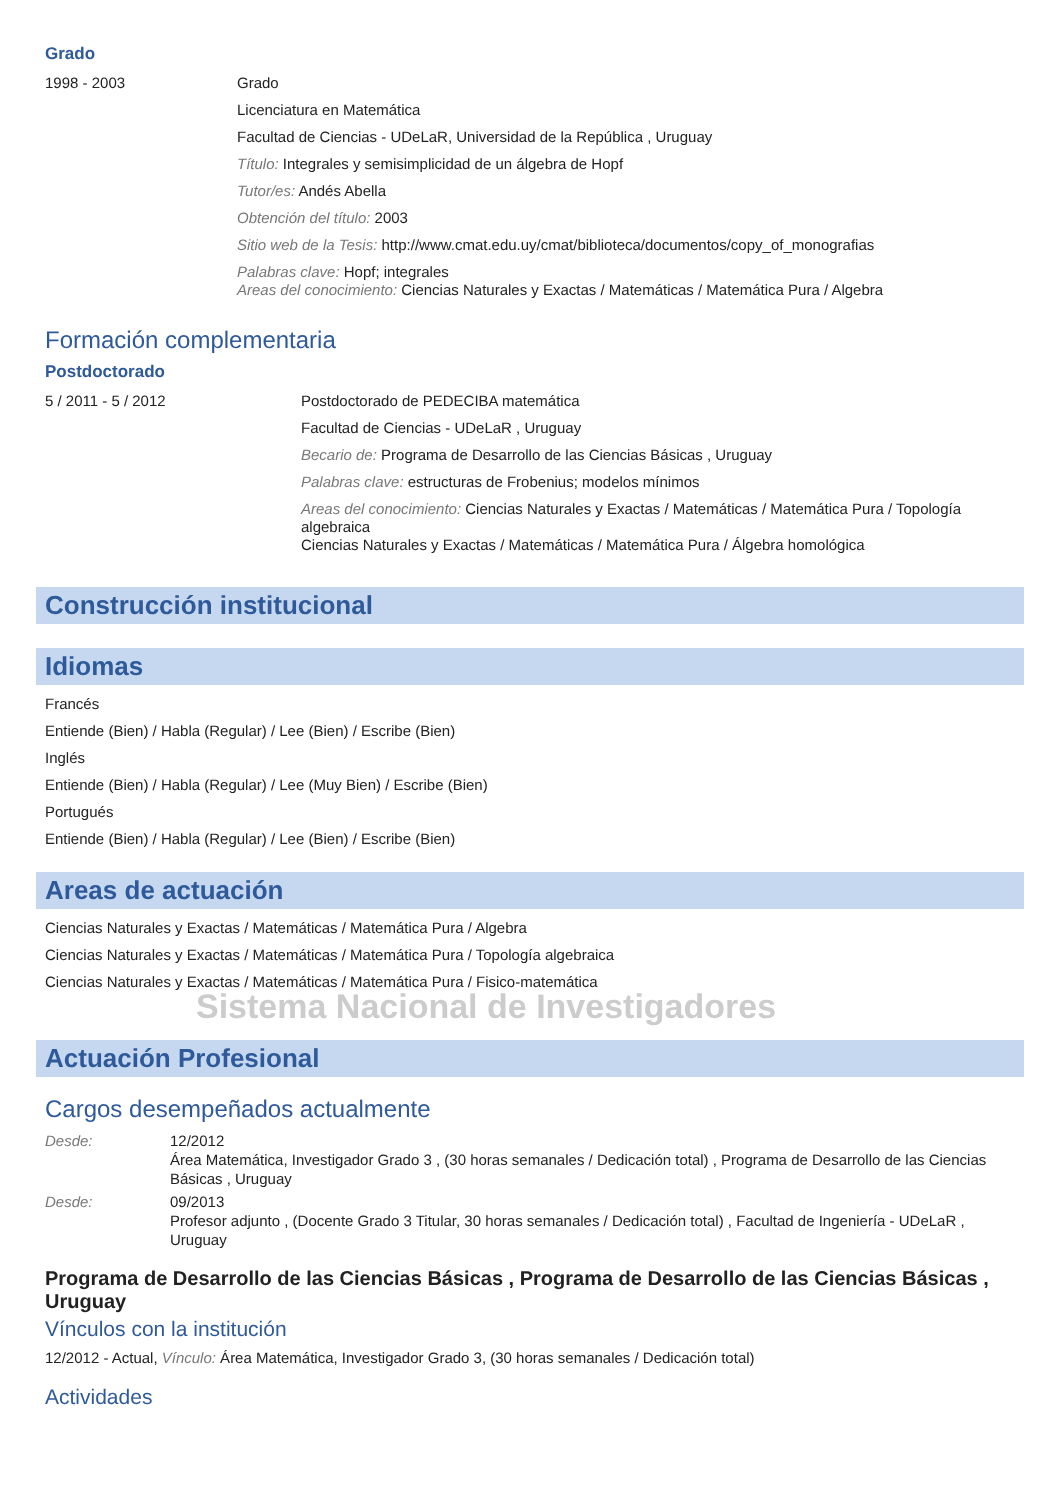Grado
1998 - 2003
Grado
Licenciatura en Matemática
Facultad de Ciencias - UDeLaR, Universidad de la República , Uruguay
Título: Integrales y semisimplicidad de un álgebra de Hopf
Tutor/es: Andés Abella
Obtención del título: 2003
Sitio web de la Tesis: http://www.cmat.edu.uy/cmat/biblioteca/documentos/copy_of_monografias
Palabras clave: Hopf; integrales
Areas del conocimiento: Ciencias Naturales y Exactas / Matemáticas / Matemática Pura / Algebra
Formación complementaria
Postdoctorado
5 / 2011 - 5 / 2012
Postdoctorado de PEDECIBA matemática
Facultad de Ciencias - UDeLaR , Uruguay
Becario de: Programa de Desarrollo de las Ciencias Básicas , Uruguay
Palabras clave: estructuras de Frobenius; modelos mínimos
Areas del conocimiento: Ciencias Naturales y Exactas / Matemáticas / Matemática Pura / Topología algebraica
Ciencias Naturales y Exactas / Matemáticas / Matemática Pura / Álgebra homológica
Construcción institucional
Idiomas
Francés
Entiende (Bien) / Habla (Regular) / Lee (Bien) / Escribe (Bien)
Inglés
Entiende (Bien) / Habla (Regular) / Lee (Muy Bien) / Escribe (Bien)
Portugués
Entiende (Bien) / Habla (Regular) / Lee (Bien) / Escribe (Bien)
Areas de actuación
Ciencias Naturales y Exactas / Matemáticas / Matemática Pura / Algebra
Ciencias Naturales y Exactas / Matemáticas / Matemática Pura / Topología algebraica
Ciencias Naturales y Exactas / Matemáticas / Matemática Pura / Fisico-matemática
Sistema Nacional de Investigadores
Actuación Profesional
Cargos desempeñados actualmente
Desde: 12/2012
Área Matemática, Investigador Grado 3 , (30 horas semanales / Dedicación total) , Programa de Desarrollo de las Ciencias Básicas , Uruguay
Desde: 09/2013
Profesor adjunto , (Docente Grado 3 Titular, 30 horas semanales / Dedicación total) , Facultad de Ingeniería - UDeLaR , Uruguay
Programa de Desarrollo de las Ciencias Básicas , Programa de Desarrollo de las Ciencias Básicas , Uruguay
Vínculos con la institución
12/2012 - Actual, Vínculo: Área Matemática, Investigador Grado 3, (30 horas semanales / Dedicación total)
Actividades